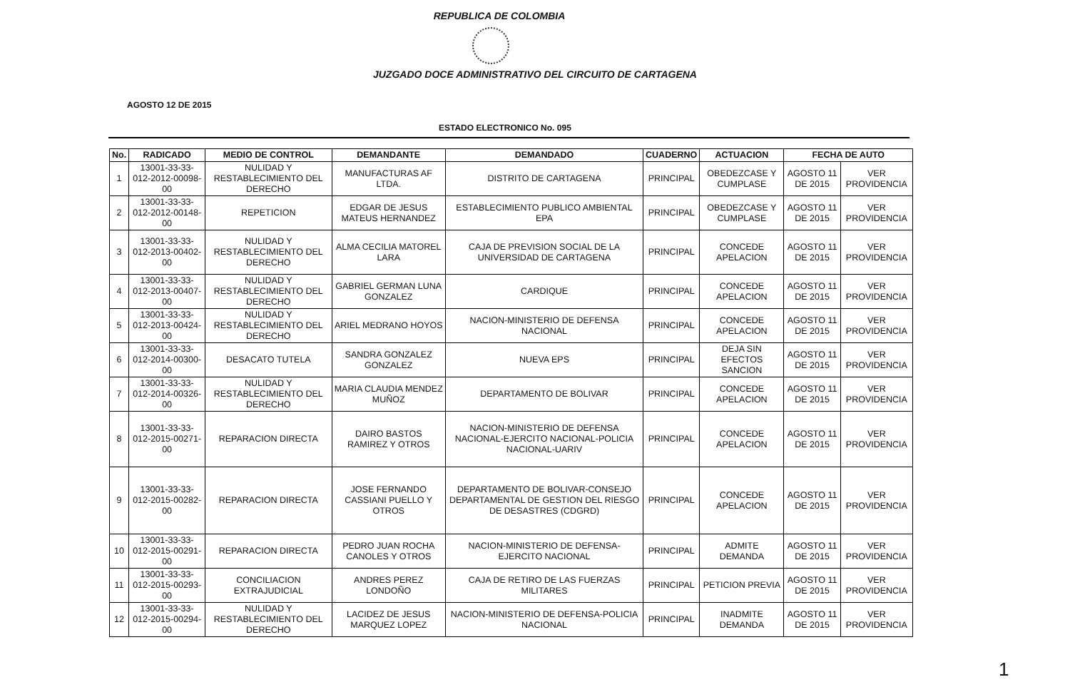REPUBLICA DE COLOMBIA
JUZGADO DOCE ADMINISTRATIVO DEL CIRCUITO DE CARTAGENA
AGOSTO 12 DE 2015
ESTADO ELECTRONICO No. 095
| No. | RADICADO | MEDIO DE CONTROL | DEMANDANTE | DEMANDADO | CUADERNO | ACTUACION | FECHA DE AUTO | |
| --- | --- | --- | --- | --- | --- | --- | --- | --- |
| 1 | 13001-33-33-012-2012-00098-00 | NULIDAD Y RESTABLECIMIENTO DEL DERECHO | MANUFACTURAS AF LTDA. | DISTRITO DE CARTAGENA | PRINCIPAL | OBEDEZCASE Y CUMPLASE | AGOSTO 11 DE 2015 | VER PROVIDENCIA |
| 2 | 13001-33-33-012-2012-00148-00 | REPETICION | EDGAR DE JESUS MATEUS HERNANDEZ | ESTABLECIMIENTO PUBLICO AMBIENTAL EPA | PRINCIPAL | OBEDEZCASE Y CUMPLASE | AGOSTO 11 DE 2015 | VER PROVIDENCIA |
| 3 | 13001-33-33-012-2013-00402-00 | NULIDAD Y RESTABLECIMIENTO DEL DERECHO | ALMA CECILIA MATOREL LARA | CAJA DE PREVISION SOCIAL DE LA UNIVERSIDAD DE CARTAGENA | PRINCIPAL | CONCEDE APELACION | AGOSTO 11 DE 2015 | VER PROVIDENCIA |
| 4 | 13001-33-33-012-2013-00407-00 | NULIDAD Y RESTABLECIMIENTO DEL DERECHO | GABRIEL GERMAN LUNA GONZALEZ | CARDIQUE | PRINCIPAL | CONCEDE APELACION | AGOSTO 11 DE 2015 | VER PROVIDENCIA |
| 5 | 13001-33-33-012-2013-00424-00 | NULIDAD Y RESTABLECIMIENTO DEL DERECHO | ARIEL MEDRANO HOYOS | NACION-MINISTERIO DE DEFENSA NACIONAL | PRINCIPAL | CONCEDE APELACION | AGOSTO 11 DE 2015 | VER PROVIDENCIA |
| 6 | 13001-33-33-012-2014-00300-00 | DESACATO TUTELA | SANDRA GONZALEZ GONZALEZ | NUEVA EPS | PRINCIPAL | DEJA SIN EFECTOS SANCION | AGOSTO 11 DE 2015 | VER PROVIDENCIA |
| 7 | 13001-33-33-012-2014-00326-00 | NULIDAD Y RESTABLECIMIENTO DEL DERECHO | MARIA CLAUDIA MENDEZ MUÑOZ | DEPARTAMENTO DE BOLIVAR | PRINCIPAL | CONCEDE APELACION | AGOSTO 11 DE 2015 | VER PROVIDENCIA |
| 8 | 13001-33-33-012-2015-00271-00 | REPARACION DIRECTA | DAIRO BASTOS RAMIREZ Y OTROS | NACION-MINISTERIO DE DEFENSA NACIONAL-EJERCITO NACIONAL-POLICIA NACIONAL-UARIV | PRINCIPAL | CONCEDE APELACION | AGOSTO 11 DE 2015 | VER PROVIDENCIA |
| 9 | 13001-33-33-012-2015-00282-00 | REPARACION DIRECTA | JOSE FERNANDO CASSIANI PUELLO Y OTROS | DEPARTAMENTO DE BOLIVAR-CONSEJO DEPARTAMENTAL DE GESTION DEL RIESGO DE DESASTRES (CDGRD) | PRINCIPAL | CONCEDE APELACION | AGOSTO 11 DE 2015 | VER PROVIDENCIA |
| 10 | 13001-33-33-012-2015-00291-00 | REPARACION DIRECTA | PEDRO JUAN ROCHA CANOLES Y OTROS | NACION-MINISTERIO DE DEFENSA-EJERCITO NACIONAL | PRINCIPAL | ADMITE DEMANDA | AGOSTO 11 DE 2015 | VER PROVIDENCIA |
| 11 | 13001-33-33-012-2015-00293-00 | CONCILIACION EXTRAJUDICIAL | ANDRES PEREZ LONDOÑO | CAJA DE RETIRO DE LAS FUERZAS MILITARES | PRINCIPAL | PETICION PREVIA | AGOSTO 11 DE 2015 | VER PROVIDENCIA |
| 12 | 13001-33-33-012-2015-00294-00 | NULIDAD Y RESTABLECIMIENTO DEL DERECHO | LACIDEZ DE JESUS MARQUEZ LOPEZ | NACION-MINISTERIO DE DEFENSA-POLICIA NACIONAL | PRINCIPAL | INADMITE DEMANDA | AGOSTO 11 DE 2015 | VER PROVIDENCIA |
1